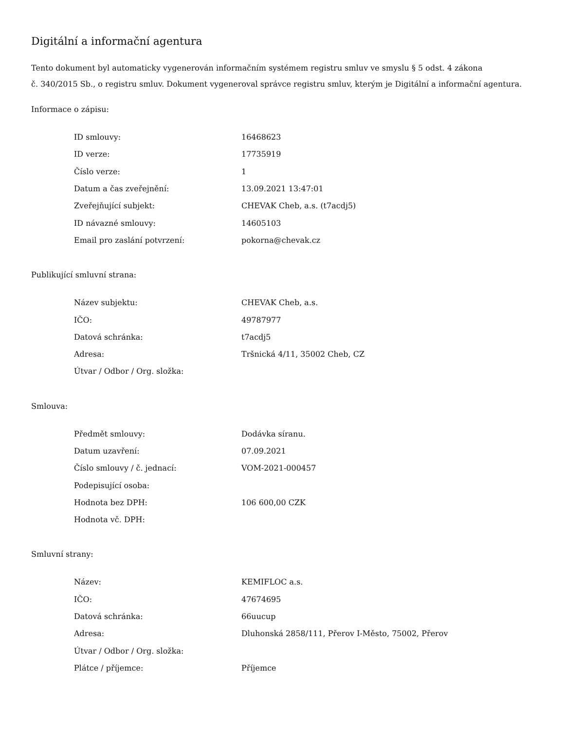Digitální a informační agentura
Tento dokument byl automaticky vygenerován informačním systémem registru smluv ve smyslu § 5 odst. 4 zákona
č. 340/2015 Sb., o registru smluv. Dokument vygeneroval správce registru smluv, kterým je Digitální a informační agentura.
Informace o zápisu:
| ID smlouvy: | 16468623 |
| ID verze: | 17735919 |
| Číslo verze: | 1 |
| Datum a čas zveřejnění: | 13.09.2021 13:47:01 |
| Zveřejňující subjekt: | CHEVAK Cheb, a.s. (t7acdj5) |
| ID návazné smlouvy: | 14605103 |
| Email pro zaslání potvrzení: | pokorna@chevak.cz |
Publikující smluvní strana:
| Název subjektu: | CHEVAK Cheb, a.s. |
| IČO: | 49787977 |
| Datová schránka: | t7acdj5 |
| Adresa: | Tršnická 4/11, 35002 Cheb, CZ |
| Útvar / Odbor / Org. složka: | |
Smlouva:
| Předmět smlouvy: | Dodávka síranu. |
| Datum uzavření: | 07.09.2021 |
| Číslo smlouvy / č. jednací: | VOM-2021-000457 |
| Podepisující osoba: | |
| Hodnota bez DPH: | 106 600,00 CZK |
| Hodnota vč. DPH: | |
Smluvní strany:
| Název: | KEMIFLOC a.s. |
| IČO: | 47674695 |
| Datová schránka: | 66uucup |
| Adresa: | Dluhonská 2858/111, Přerov I-Město, 75002, Přerov |
| Útvar / Odbor / Org. složka: | |
| Plátce / příjemce: | Příjemce |